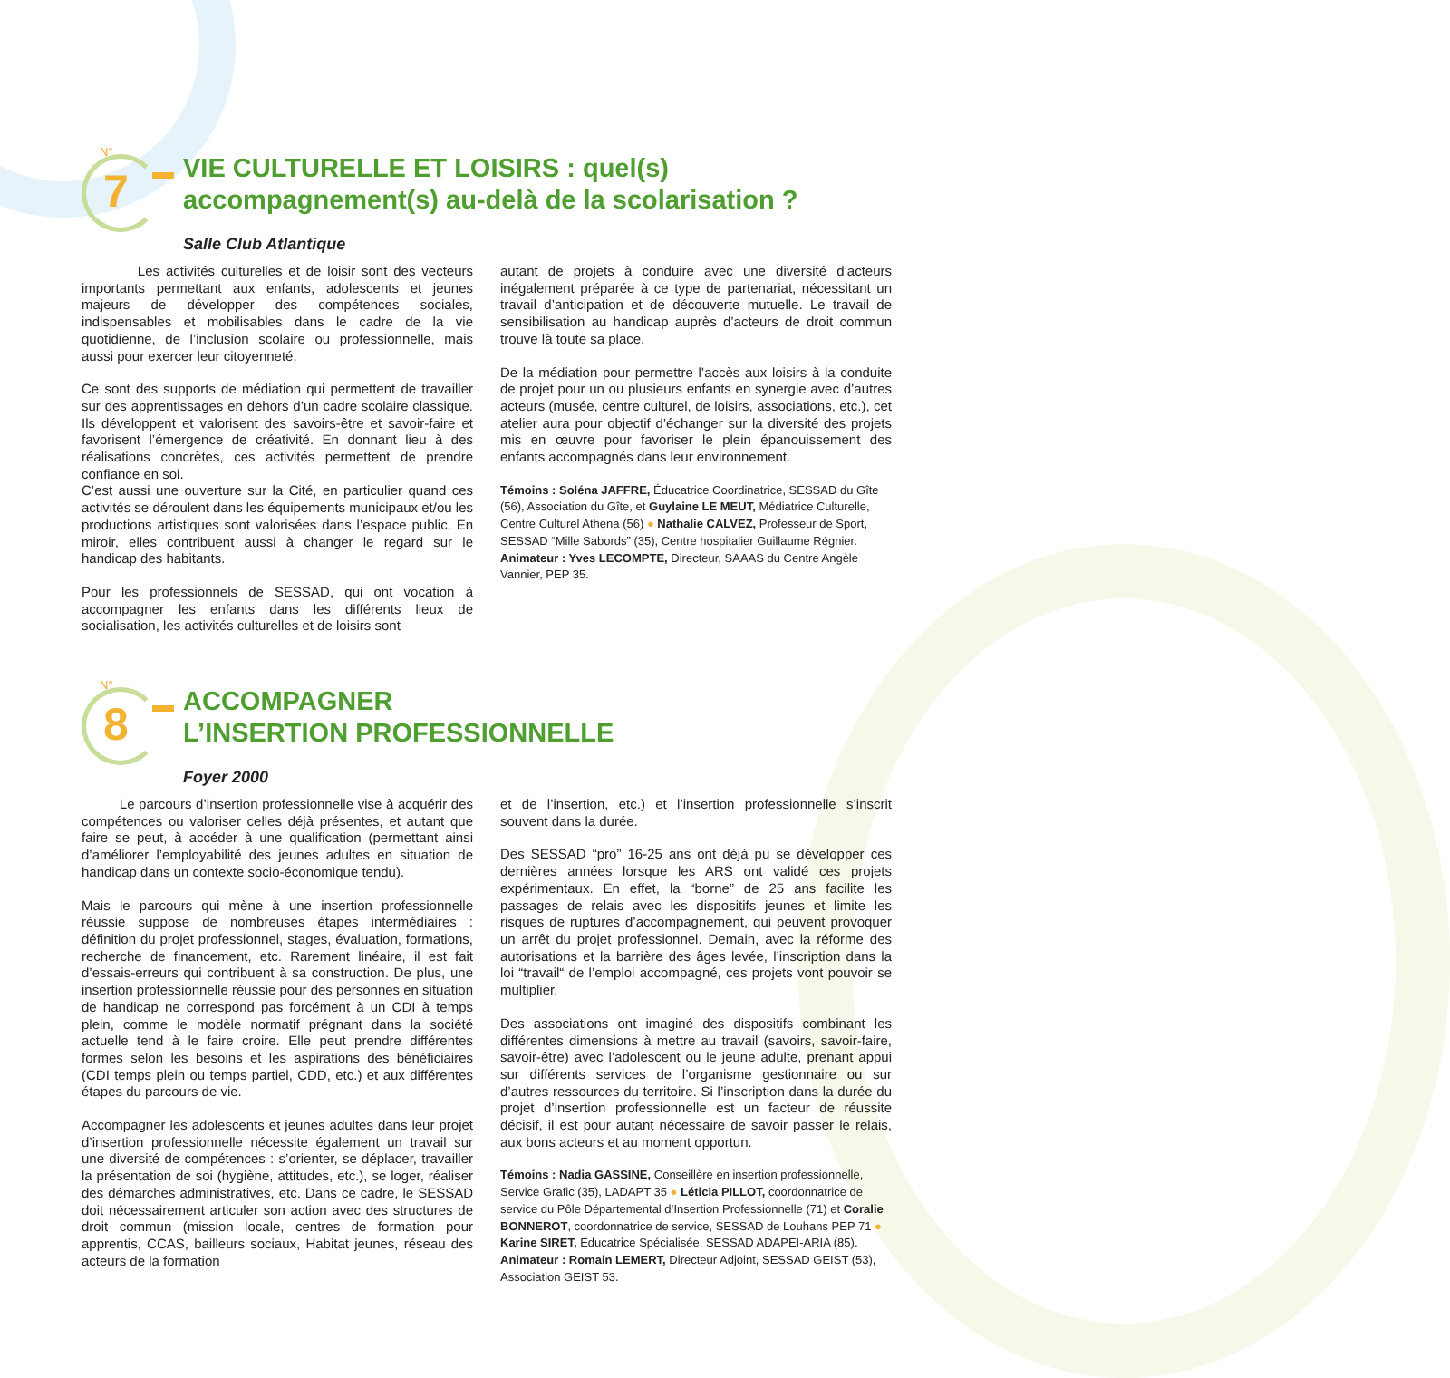N°
7
VIE CULTURELLE ET LOISIRS : quel(s) accompagnement(s) au-delà de la scolarisation ?
Salle Club Atlantique
Les activités culturelles et de loisir sont des vecteurs importants permettant aux enfants, adolescents et jeunes majeurs de développer des compétences sociales, indispensables et mobilisables dans le cadre de la vie quotidienne, de l’inclusion scolaire ou professionnelle, mais aussi pour exercer leur citoyenneté.
Ce sont des supports de médiation qui permettent de travailler sur des apprentissages en dehors d’un cadre scolaire classique. Ils développent et valorisent des savoirs-être et savoir-faire et favorisent l’émergence de créativité. En donnant lieu à des réalisations concrètes, ces activités permettent de prendre confiance en soi.
C’est aussi une ouverture sur la Cité, en particulier quand ces activités se déroulent dans les équipements municipaux et/ou les productions artistiques sont valorisées dans l’espace public. En miroir, elles contribuent aussi à changer le regard sur le handicap des habitants.
Pour les professionnels de SESSAD, qui ont vocation à accompagner les enfants dans les différents lieux de socialisation, les activités culturelles et de loisirs sont
autant de projets à conduire avec une diversité d’acteurs inégalement préparée à ce type de partenariat, nécessitant un travail d’anticipation et de découverte mutuelle. Le travail de sensibilisation au handicap auprès d’acteurs de droit commun trouve là toute sa place.
De la médiation pour permettre l’accès aux loisirs à la conduite de projet pour un ou plusieurs enfants en synergie avec d’autres acteurs (musée, centre culturel, de loisirs, associations, etc.), cet atelier aura pour objectif d’échanger sur la diversité des projets mis en œuvre pour favoriser le plein épanouissement des enfants accompagnés dans leur environnement.
Témoins : Soléna JAFFRE, Éducatrice Coordinatrice, SESSAD du Gîte (56), Association du Gîte, et Guylaine LE MEUT, Médiatrice Culturelle, Centre Culturel Athena (56) ● Nathalie CALVEZ, Professeur de Sport, SESSAD “Mille Sabords” (35), Centre hospitalier Guillaume Régnier.
Animateur : Yves LECOMPTE, Directeur, SAAAS du Centre Angèle Vannier, PEP 35.
N°
8
ACCOMPAGNER
L’INSERTION PROFESSIONNELLE
Foyer 2000
Le parcours d’insertion professionnelle vise à acquérir des compétences ou valoriser celles déjà présentes, et autant que faire se peut, à accéder à une qualification (permettant ainsi d’améliorer l’employabilité des jeunes adultes en situation de handicap dans un contexte socio-économique tendu).
Mais le parcours qui mène à une insertion professionnelle réussie suppose de nombreuses étapes intermédiaires : définition du projet professionnel, stages, évaluation, formations, recherche de financement, etc. Rarement linéaire, il est fait d’essais-erreurs qui contribuent à sa construction. De plus, une insertion professionnelle réussie pour des personnes en situation de handicap ne correspond pas forcément à un CDI à temps plein, comme le modèle normatif prégnant dans la société actuelle tend à le faire croire. Elle peut prendre différentes formes selon les besoins et les aspirations des bénéficiaires (CDI temps plein ou temps partiel, CDD, etc.) et aux différentes étapes du parcours de vie.
Accompagner les adolescents et jeunes adultes dans leur projet d’insertion professionnelle nécessite également un travail sur une diversité de compétences : s’orienter, se déplacer, travailler la présentation de soi (hygiène, attitudes, etc.), se loger, réaliser des démarches administratives, etc. Dans ce cadre, le SESSAD doit nécessairement articuler son action avec des structures de droit commun (mission locale, centres de formation pour apprentis, CCAS, bailleurs sociaux, Habitat jeunes, réseau des acteurs de la formation
et de l’insertion, etc.) et l’insertion professionnelle s’inscrit souvent dans la durée.
Des SESSAD “pro” 16-25 ans ont déjà pu se développer ces dernières années lorsque les ARS ont validé ces projets expérimentaux. En effet, la “borne” de 25 ans facilite les passages de relais avec les dispositifs jeunes et limite les risques de ruptures d’accompagnement, qui peuvent provoquer un arrêt du projet professionnel. Demain, avec la réforme des autorisations et la barrière des âges levée, l’inscription dans la loi “travail“ de l’emploi accompagné, ces projets vont pouvoir se multiplier.
Des associations ont imaginé des dispositifs combinant les différentes dimensions à mettre au travail (savoirs, savoir-faire, savoir-être) avec l’adolescent ou le jeune adulte, prenant appui sur différents services de l’organisme gestionnaire ou sur d’autres ressources du territoire. Si l’inscription dans la durée du projet d’insertion professionnelle est un facteur de réussite décisif, il est pour autant nécessaire de savoir passer le relais, aux bons acteurs et au moment opportun.
Témoins : Nadia GASSINE, Conseillère en insertion professionnelle, Service Grafic (35), LADAPT 35 ● Léticia PILLOT, coordonnatrice de service du Pôle Départemental d’Insertion Professionnelle (71) et Coralie BONNEROT, coordonnatrice de service, SESSAD de Louhans PEP 71 ● Karine SIRET, Éducatrice Spécialisée, SESSAD ADAPEI-ARIA (85).
Animateur : Romain LEMERT, Directeur Adjoint, SESSAD GEIST (53), Association GEIST 53.